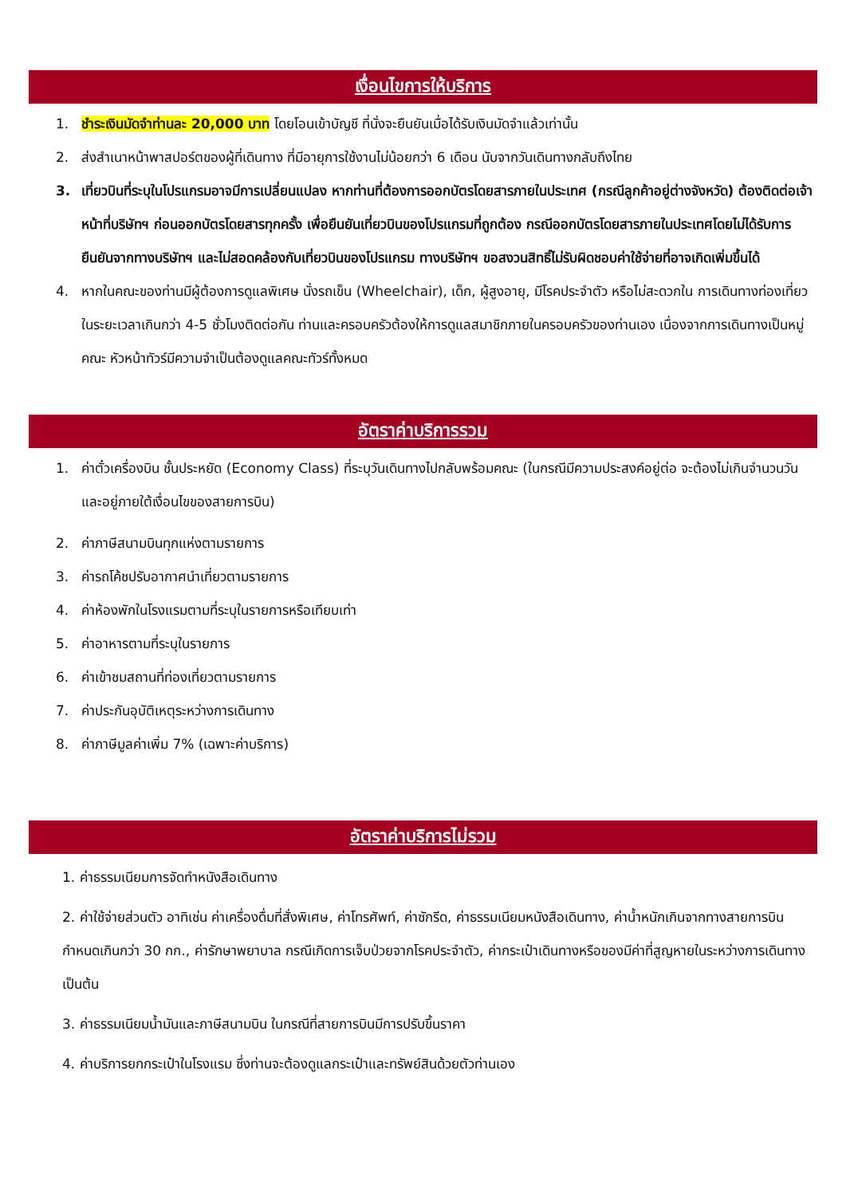เงื่อนไขการให้บริการ
1. ชำระเงินมัดจำท่านละ 20,000 บาท โดยโอนเข้าบัญชี ที่นั่งจะยืนยันเมื่อได้รับเงินมัดจำแล้วเท่านั้น
2. ส่งสำเนาหน้าพาสปอร์ตของผู้ที่เดินทาง ที่มีอายุการใช้งานไม่น้อยกว่า 6 เดือน นับจากวันเดินทางกลับถึงไทย
3. เที่ยวบินที่ระบุในโปรแกรมอาจมีการเปลี่ยนแปลง หากท่านที่ต้องการออกบัตรโดยสารภายในประเทศ (กรณีลูกค้าอยู่ต่างจังหวัด) ต้องติดต่อเจ้าหน้าที่บริษัทฯ ก่อนออกบัตรโดยสารทุกครั้ง เพื่อยืนยันเที่ยวบินของโปรแกรมที่ถูกต้อง กรณีออกบัตรโดยสารภายในประเทศโดยไม่ได้รับการยืนยันจากทางบริษัทฯ และไม่สอดคล้องกับเที่ยวบินของโปรแกรม ทางบริษัทฯ ขอสงวนสิทธิ์ไม่รับผิดชอบค่าใช้จ่ายที่อาจเกิดเพิ่มขึ้นได้
4. หากในคณะของท่านมีผู้ต้องการดูแลพิเศษ นั่งรถเข็น (Wheelchair), เด็ก, ผู้สูงอายุ, มีโรคประจำตัว หรือไม่สะดวกใน การเดินทางท่องเที่ยวในระยะเวลาเกินกว่า 4-5 ชั่วโมงติดต่อกัน ท่านและครอบครัวต้องให้การดูแลสมาชิกภายในครอบครัวของท่านเอง เนื่องจากการเดินทางเป็นหมู่คณะ หัวหน้าทัวร์มีความจำเป็นต้องดูแลคณะทัวร์ทั้งหมด
อัตราค่าบริการรวม
1. ค่าตั๋วเครื่องบิน ชั้นประหยัด (Economy Class) ที่ระบุวันเดินทางไปกลับพร้อมคณะ (ในกรณีมีความประสงค์อยู่ต่อ จะต้องไม่เกินจำนวนวัน และอยู่ภายใต้เงื่อนไขของสายการบิน)
2. ค่าภาษีสนามบินทุกแห่งตามรายการ
3. ค่ารถโค้ชปรับอากาศนำเที่ยวตามรายการ
4. ค่าห้องพักในโรงแรมตามที่ระบุในรายการหรือเทียบเท่า
5. ค่าอาหารตามที่ระบุในรายการ
6. ค่าเข้าชมสถานที่ท่องเที่ยวตามรายการ
7. ค่าประกันอุบัติเหตุระหว่างการเดินทาง
8. ค่าภาษีมูลค่าเพิ่ม 7% (เฉพาะค่าบริการ)
อัตราค่าบริการไม่รวม
1. ค่าธรรมเนียมการจัดทำหนังสือเดินทาง
2. ค่าใช้จ่ายส่วนตัว อาทิเช่น ค่าเครื่องดื่มที่สั่งพิเศษ, ค่าโทรศัพท์, ค่าซักรีด, ค่าธรรมเนียมหนังสือเดินทาง, ค่าน้ำหนักเกินจากทางสายการบินกำหนดเกินกว่า 30 กก., ค่ารักษาพยาบาล กรณีเกิดการเจ็บป่วยจากโรคประจำตัว, ค่ากระเป๋าเดินทางหรือของมีค่าที่สูญหายในระหว่างการเดินทาง เป็นต้น
3. ค่าธรรมเนียมน้ำมันและภาษีสนามบิน ในกรณีที่สายการบินมีการปรับขึ้นราคา
4. ค่าบริการยกกระเป๋าในโรงแรม ซึ่งท่านจะต้องดูแลกระเป๋าและทรัพย์สินด้วยตัวท่านเอง